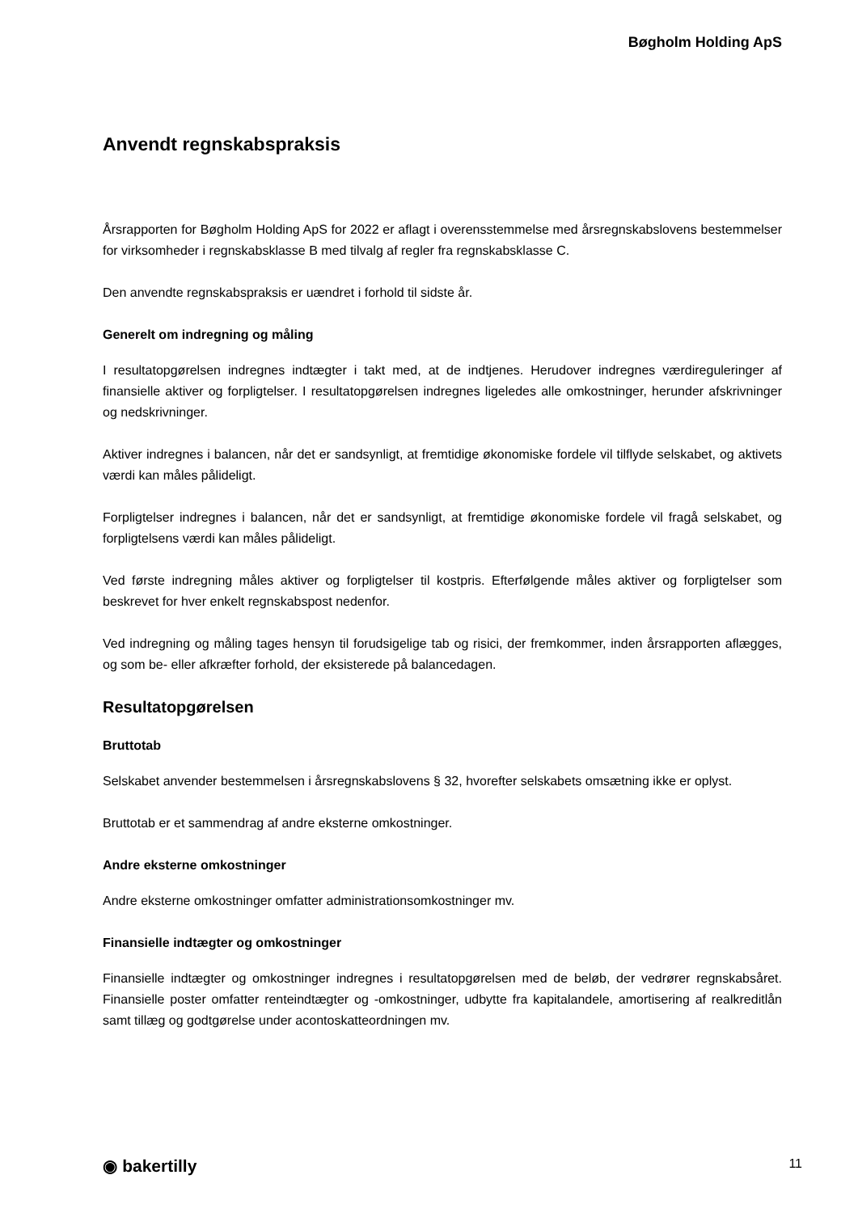Bøgholm Holding ApS
Anvendt regnskabspraksis
Årsrapporten for Bøgholm Holding ApS for 2022 er aflagt i overensstemmelse med årsregnskabslovens bestemmelser for virksomheder i regnskabsklasse B med tilvalg af regler fra regnskabsklasse C.
Den anvendte regnskabspraksis er uændret i forhold til sidste år.
Generelt om indregning og måling
I resultatopgørelsen indregnes indtægter i takt med, at de indtjenes. Herudover indregnes værdireguleringer af finansielle aktiver og forpligtelser. I resultatopgørelsen indregnes ligeledes alle omkostninger, herunder afskrivninger og nedskrivninger.
Aktiver indregnes i balancen, når det er sandsynligt, at fremtidige økonomiske fordele vil tilflyde selskabet, og aktivets værdi kan måles pålideligt.
Forpligtelser indregnes i balancen, når det er sandsynligt, at fremtidige økonomiske fordele vil fragå selskabet, og forpligtelsens værdi kan måles pålideligt.
Ved første indregning måles aktiver og forpligtelser til kostpris. Efterfølgende måles aktiver og forpligtelser som beskrevet for hver enkelt regnskabspost nedenfor.
Ved indregning og måling tages hensyn til forudsigelige tab og risici, der fremkommer, inden årsrapporten aflægges, og som be- eller afkræfter forhold, der eksisterede på balancedagen.
Resultatopgørelsen
Bruttotab
Selskabet anvender bestemmelsen i årsregnskabslovens § 32, hvorefter selskabets omsætning ikke er oplyst.
Bruttotab er et sammendrag af andre eksterne omkostninger.
Andre eksterne omkostninger
Andre eksterne omkostninger omfatter administrationsomkostninger mv.
Finansielle indtægter og omkostninger
Finansielle indtægter og omkostninger indregnes i resultatopgørelsen med de beløb, der vedrører regnskabsåret. Finansielle poster omfatter renteindtægter og -omkostninger, udbytte fra kapitalandele, amortisering af realkreditlån samt tillæg og godtgørelse under acontoskatteordningen mv.
◉ bakertilly 11